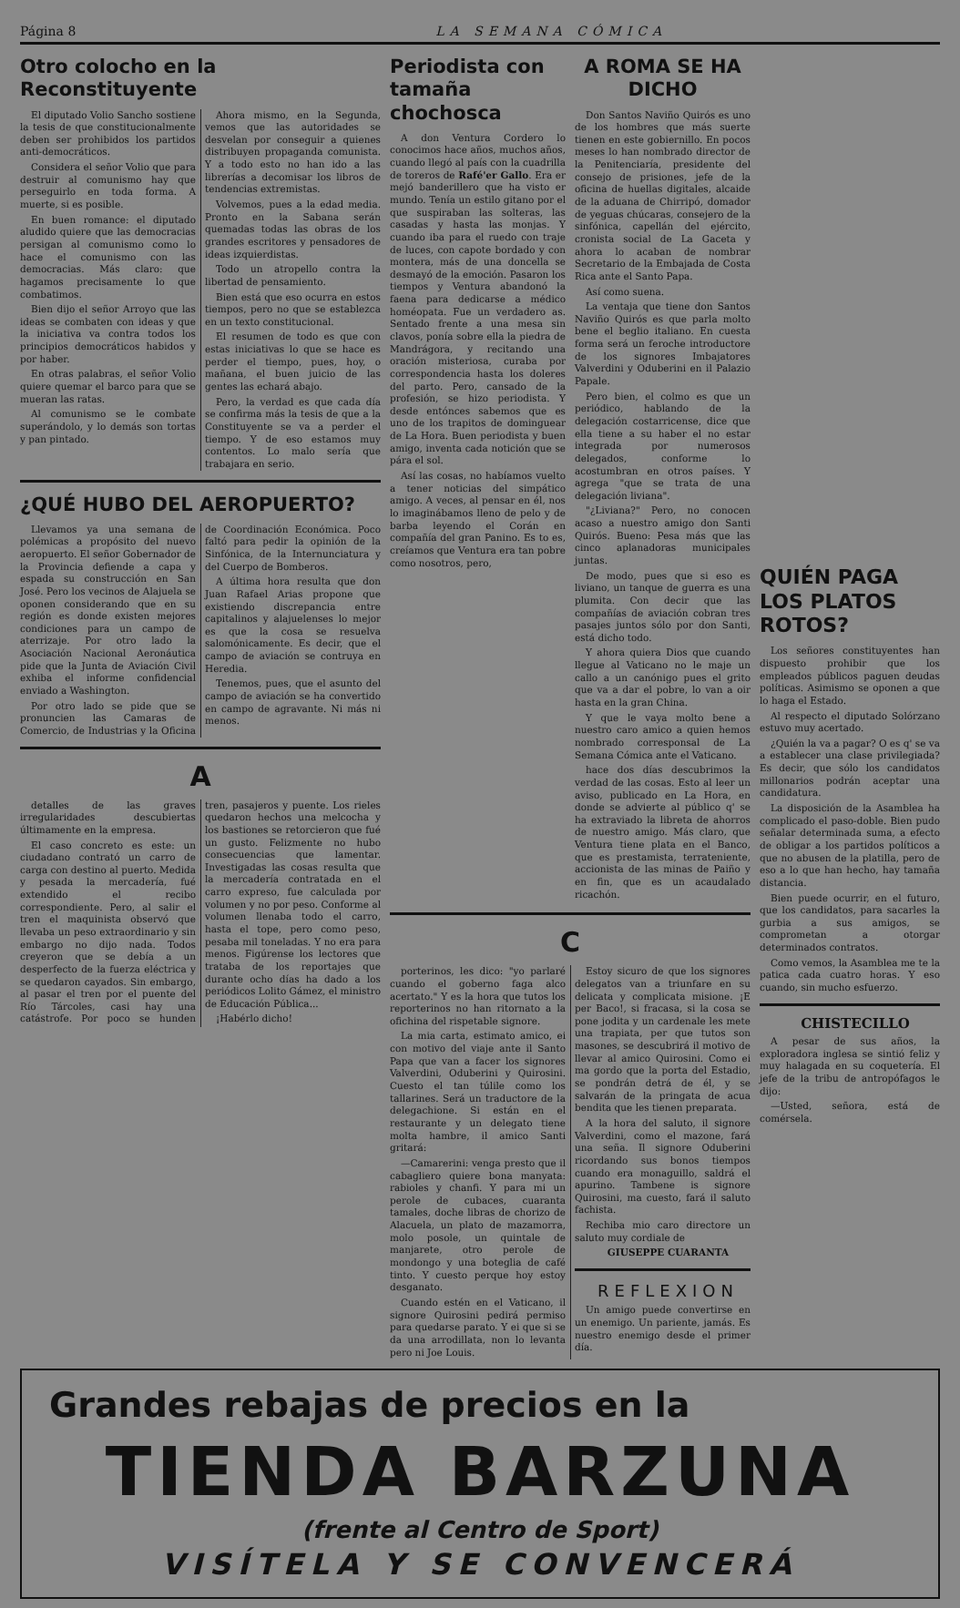Página 8 LA SEMANA CÓMICA
Otro colocho en la Reconstituyente
El diputado Volio Sancho sostiene la tesis de que constitucionalmente deben ser prohibidos los partidos anti-democráticos.
Considera el señor Volio que para destruir al comunismo hay que perseguirlo en toda forma. A muerte, si es posible.
En buen romance: el diputado aludido quiere que las democracias persigan al comunismo como lo hace el comunismo con las democracias. Más claro: que hagamos precisamente lo que combatimos.
Bien dijo el señor Arroyo que las ideas se combaten con ideas y que la iniciativa va contra todos los principios democráticos habidos y por haber.
En otras palabras, el señor Volio quiere quemar el barco para que se mueran las ratas.
Al comunismo se le combate superándolo, y lo demás son tortas y pan pintado.
Ahora mismo, en la Segunda, vemos que las autoridades se desvelan por conseguir a quienes distribuyen propaganda comunista. Y a todo esto no han ido a las librerías a decomisar los libros de tendencias extremistas.
Volvemos, pues a la edad media. Pronto en la Sabana serán quemadas todas las obras de los grandes escritores y pensadores de ideas izquierdistas.
Todo un atropello contra la libertad de pensamiento.
Bien está que eso ocurra en estos tiempos, pero no que se establezca en un texto constitucional.
El resumen de todo es que con estas iniciativas lo que se hace es perder el tiempo, pues, hoy, o mañana, el buen juicio de las gentes las echará abajo.
Pero, la verdad es que cada día se confirma más la tesis de que a la Constituyente se va a perder el tiempo. Y de eso estamos muy contentos. Lo malo sería que trabajara en serio.
¿QUÉ HUBO DEL AEROPUERTO?
Llevamos ya una semana de polémicas a propósito del nuevo aeropuerto. El señor Gobernador de la Provincia defiende a capa y espada su construcción en San José. Pero los vecinos de Alajuela se oponen considerando que en su región es donde existen mejores condiciones para un campo de aterrizaje. Por otro lado la Asociación Nacional Aeronáutica pide que la Junta de Aviación Civil exhiba el informe confidencial enviado a Washington.
Por otro lado se pide que se pronuncien las Camaras de Comercio, de Industrias y la Oficina de Coordinación Económica. Poco faltó para pedir la opinión de la Sinfónica, de la Internunciatura y del Cuerpo de Bomberos.
A última hora resulta que don Juan Rafael Arias propone que existiendo discrepancia entre capitalinos y alajuelenses lo mejor es que la cosa se resuelva salomónicamente. Es decir, que el campo de aviación se contruya en Heredia.
Tenemos, pues, que el asunto del campo de aviación se ha convertido en campo de agravante. Ni más ni menos.
A
detalles de las graves irregularidades descubiertas últimamente en la empresa.
El caso concreto es este: un ciudadano contrató un carro de carga con destino al puerto. Medida y pesada la mercadería, fué extendido el recibo correspondiente. Pero, al salir el tren el maquinista observó que llevaba un peso extraordinario y sin embargo no dijo nada. Todos creyeron que se debía a un desperfecto de la fuerza eléctrica y se quedaron cayados. Sin embargo, al pasar el tren por el puente del Río Tárcoles, casi hay una catástrofe. Por poco se hunden tren, pasajeros y puente. Los rieles quedaron hechos una melcocha y los bastiones se retorcieron que fué un gusto. Felizmente no hubo consecuencias que lamentar. Investigadas las cosas resulta que la mercadería contratada en el carro expreso, fue calculada por volumen y no por peso. Conforme al volumen llenaba todo el carro, hasta el tope, pero como peso, pesaba mil toneladas. Y no era para menos. Figúrense los lectores que trataba de los reportajes que durante ocho días ha dado a los periódicos Lolito Gámez, el ministro de Educación Pública...
¡Habérlo dicho!
Periodista con tamaña chochosca
A don Ventura Cordero lo conocimos hace años, muchos años, cuando llegó al país con la cuadrilla de toreros de Rafé'er Gallo. Era er mejó banderillero que ha visto er mundo. Tenía un estilo gitano por el que suspiraban las solteras, las casadas y hasta las monjas. Y cuando iba para el ruedo con traje de luces, con capote bordado y con montera, más de una doncella se desmayó de la emoción. Pasaron los tiempos y Ventura abandonó la faena para dedicarse a médico homéopata. Fue un verdadero as. Sentado frente a una mesa sin clavos, ponía sobre ella la piedra de Mandrágora, y recitando una oración misteriosa, curaba por correspondencia hasta los doleres del parto. Pero, cansado de la profesión, se hizo periodista. Y desde entónces sabemos que es uno de los trapitos de dominguear de La Hora. Buen periodista y buen amigo, inventa cada notición que se pára el sol.
Así las cosas, no habíamos vuelto a tener noticias del simpático amigo. A veces, al pensar en él, nos lo imaginábamos lleno de pelo y de barba leyendo el Corán en compañía del gran Panino. Es to es, creíamos que Ventura era tan pobre como nosotros, pero,
A ROMA SE HA DICHO
Don Santos Naviño Quirós es uno de los hombres que más suerte tienen en este gobiernillo. En pocos meses lo han nombrado director de la Penitenciaría, presidente del consejo de prisiones, jefe de la oficina de huellas digitales, alcaide de la aduana de Chirripó, domador de yeguas chúcaras, consejero de la sinfónica, capellán del ejército, cronista social de La Gaceta y ahora lo acaban de nombrar Secretario de la Embajada de Costa Rica ante el Santo Papa.
Así como suena.
La ventaja que tiene don Santos Naviño Quirós es que parla molto bene el beglio italiano. En cuesta forma será un feroche introductore de los signores Imbajatores Valverdini y Oduberini en il Palazio Papale.
Pero bien, el colmo es que un periódico, hablando de la delegación costarricense, dice que ella tiene a su haber el no estar integrada por numerosos delegados, conforme lo acostumbran en otros países. Y agrega "que se trata de una delegación liviana".
"¿Liviana?" Pero, no conocen acaso a nuestro amigo don Santi Quirós. Bueno: Pesa más que las cinco aplanadoras municipales juntas.
De modo, pues que si eso es liviano, un tanque de guerra es una plumita. Con decir que las compañías de aviación cobran tres pasajes juntos sólo por don Santi, está dicho todo.
Y ahora quiera Dios que cuando llegue al Vaticano no le maje un callo a un canónigo pues el grito que va a dar el pobre, lo van a oir hasta en la gran China.
Y que le vaya molto bene a nuestro caro amico a quien hemos nombrado corresponsal de La Semana Cómica ante el Vaticano.
hace dos días descubrimos la verdad de las cosas. Esto al leer un aviso, publicado en La Hora, en donde se advierte al público q' se ha extraviado la libreta de ahorros de nuestro amigo. Más claro, que Ventura tiene plata en el Banco, que es prestamista, terrateniente, accionista de las minas de Paiño y en fin, que es un acaudalado ricachón.
C
porterinos, les dico: "yo parlaré cuando el goberno faga alco acertato." Y es la hora que tutos los reporterinos no han ritornato a la ofichina del rispetable signore.
La mia carta, estimato amico, ei con motivo del viaje ante il Santo Papa que van a facer los signores Valverdini, Oduberini y Quirosini. Cuesto el tan túlile como los tallarines. Será un traductore de la delegachione. Si están en el restaurante y un delegato tiene molta hambre, il amico Santi gritará:
—Camarerini: venga presto que il cabagliero quiere bona manyata: rabioles y chanfi. Y para mi un perole de cubaces, cuaranta tamales, doche libras de chorizo de Alacuela, un plato de mazamorra, molo posole, un quintale de manjarete, otro perole de mondongo y una boteglia de café tinto. Y cuesto perque hoy estoy desganato.
Cuando estén en el Vaticano, il signore Quirosini pedirá permiso para quedarse parato. Y ei que si se da una arrodillata, non lo levanta pero ni Joe Louis.
Estoy sicuro de que los signores delegatos van a triunfare en su delicata y complicata misione. ¡E per Baco!, si fracasa, si la cosa se pone jodita y un cardenale les mete una trapiata, per que tutos son masones, se descubrirá il motivo de llevar al amico Quirosini. Como ei ma gordo que la porta del Estadio, se pondrán detrá de él, y se salvarán de la pringata de acua bendita que les tienen preparata.
A la hora del saluto, il signore Valverdini, como el mazone, fará una seña. Il signore Oduberini ricordando sus bonos tiempos cuando era monaguillo, saldrá el apurino. Tambene is signore Quirosini, ma cuesto, fará il saluto fachista.
Rechiba mio caro directore un saluto muy cordiale de
GIUSEPPE CUARANTA
REFLEXION
Un amigo puede convertirse en un enemigo. Un pariente, jamás. Es nuestro enemigo desde el primer día.
QUIÉN PAGA LOS PLATOS ROTOS?
Los señores constituyentes han dispuesto prohibir que los empleados públicos paguen deudas políticas. Asimismo se oponen a que lo haga el Estado.
Al respecto el diputado Solórzano estuvo muy acertado.
¿Quién la va a pagar? O es q' se va a establecer una clase privilegiada? Es decir, que sólo los candidatos millonarios podrán aceptar una candidatura.
La disposición de la Asamblea ha complicado el paso-doble. Bien pudo señalar determinada suma, a efecto de obligar a los partidos políticos a que no abusen de la platilla, pero de eso a lo que han hecho, hay tamaña distancia.
Bien puede ocurrir, en el futuro, que los candidatos, para sacarles la gurbia a sus amigos, se comprometan a otorgar determinados contratos.
Como vemos, la Asamblea me te la patica cada cuatro horas. Y eso cuando, sin mucho esfuerzo.
CHISTECILLO
A pesar de sus años, la exploradora inglesa se sintió feliz y muy halagada en su coquetería. El jefe de la tribu de antropófagos le dijo:
—Usted, señora, está de comérsela.
Grandes rebajas de precios en la
TIENDA BARZUNA
(frente al Centro de Sport)
VISÍTELA Y SE CONVENCERÁ